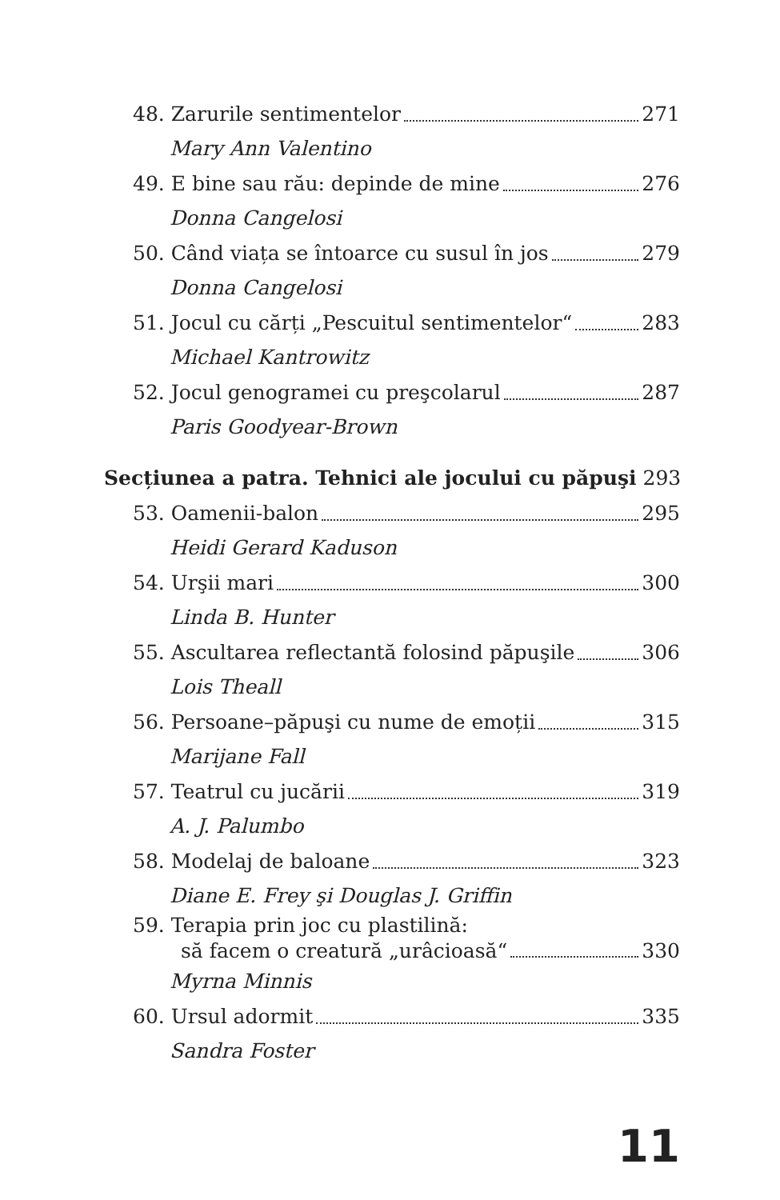48. Zarurile sentimentelor 271
Mary Ann Valentino
49. E bine sau rău: depinde de mine 276
Donna Cangelosi
50. Când viața se întoarce cu susul în jos 279
Donna Cangelosi
51. Jocul cu cărți „Pescuitul sentimentelor“ 283
Michael Kantrowitz
52. Jocul genogramei cu preşcolarul 287
Paris Goodyear-Brown
Secțiunea a patra. Tehnici ale jocului cu păpuşi 293
53. Oamenii-balon 295
Heidi Gerard Kaduson
54. Urşii mari 300
Linda B. Hunter
55. Ascultarea reflectantă folosind păpuşile 306
Lois Theall
56. Persoane–păpuşi cu nume de emoții 315
Marijane Fall
57. Teatrul cu jucării 319
A. J. Palumbo
58. Modelaj de baloane 323
Diane E. Frey şi Douglas J. Griffin
59. Terapia prin joc cu plastilină:
să facem o creatură „urâcioasă“ 330
Myrna Minnis
60. Ursul adormit 335
Sandra Foster
11